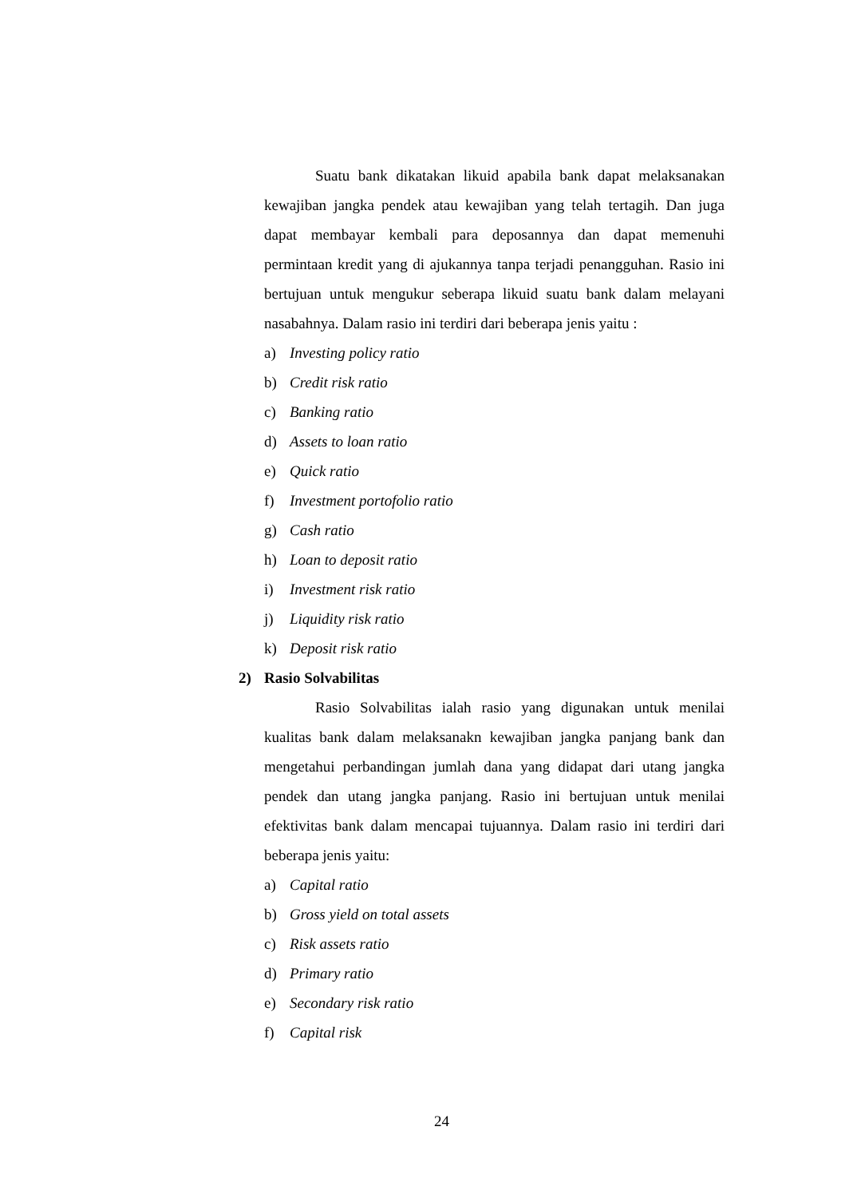Suatu bank dikatakan likuid apabila bank dapat melaksanakan kewajiban jangka pendek atau kewajiban yang telah tertagih. Dan juga dapat membayar kembali para deposannya dan dapat memenuhi permintaan kredit yang di ajukannya tanpa terjadi penangguhan. Rasio ini bertujuan untuk mengukur seberapa likuid suatu bank dalam melayani nasabahnya. Dalam rasio ini terdiri dari beberapa jenis yaitu :
a) Investing policy ratio
b) Credit risk ratio
c) Banking ratio
d) Assets to loan ratio
e) Quick ratio
f) Investment portofolio ratio
g) Cash ratio
h) Loan to deposit ratio
i) Investment risk ratio
j) Liquidity risk ratio
k) Deposit risk ratio
2) Rasio Solvabilitas
Rasio Solvabilitas ialah rasio yang digunakan untuk menilai kualitas bank dalam melaksanakn kewajiban jangka panjang bank dan mengetahui perbandingan jumlah dana yang didapat dari utang jangka pendek dan utang jangka panjang. Rasio ini bertujuan untuk menilai efektivitas bank dalam mencapai tujuannya. Dalam rasio ini terdiri dari beberapa jenis yaitu:
a) Capital ratio
b) Gross yield on total assets
c) Risk assets ratio
d) Primary ratio
e) Secondary risk ratio
f) Capital risk
24